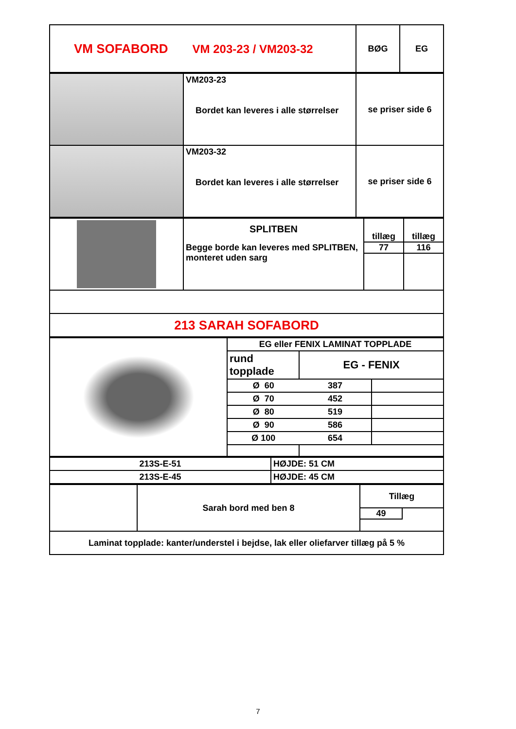| VM SOFABORD VM 203-23 / VM203-32 | BØG | EG |
| | VM203-23 Bordet kan leveres i alle størrelser | se priser side 6 |
| | VM203-32 Bordet kan leveres i alle størrelser | se priser side 6 |
| | SPLITBEN Begge borde kan leveres med SPLITBEN, monteret uden sarg | tillæg 77 | tillæg 116 |
| 213 SARAH SOFABORD | | | |
| | EG eller FENIX LAMINAT TOPPLADE | | |
| | rund topplade | EG - FENIX | |
| | Ø 60 | 387 | |
| | Ø 70 | 452 | |
| | Ø 80 | 519 | |
| | Ø 90 | 586 | |
| | Ø 100 | 654 | |
| 213S-E-51 | HØJDE: 51 CM |
| 213S-E-45 | HØJDE: 45 CM |
| | Sarah bord med ben 8 | Tillæg 49 |
| Laminat topplade: kanter/understel i bejdse, lak eller oliefarver tillæg på 5 % | | |
7